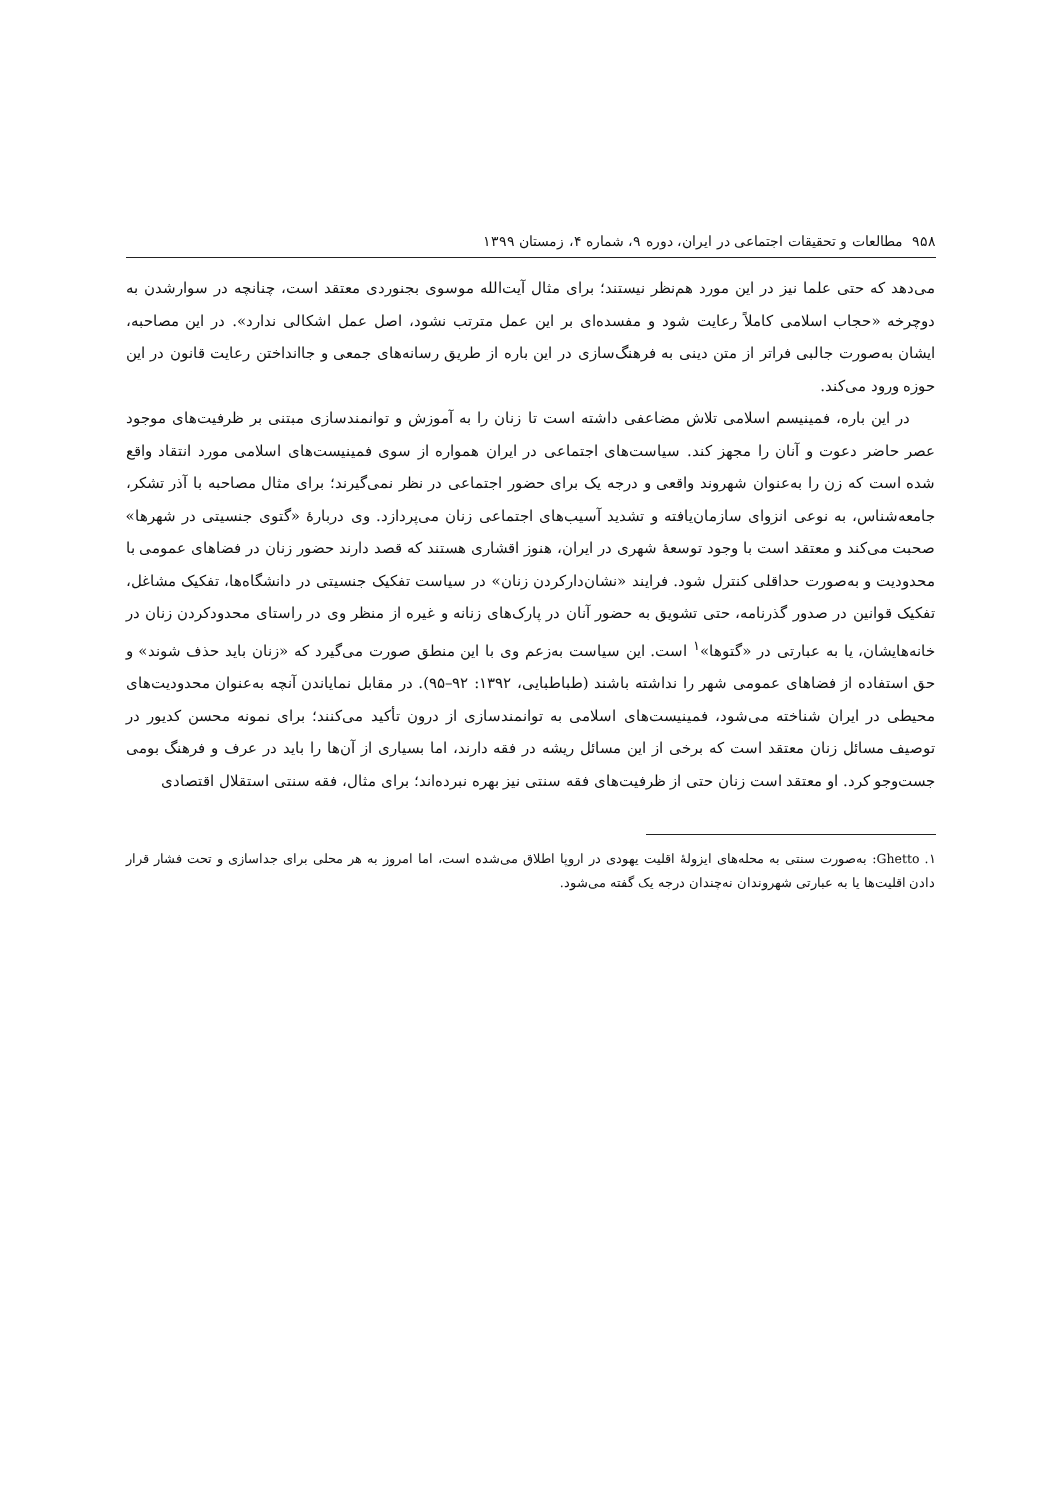۹۵۸ مطالعات و تحقیقات اجتماعی در ایران، دوره ۹، شماره ۴، زمستان ۱۳۹۹
می‌دهد که حتی علما نیز در این مورد هم‌نظر نیستند؛ برای مثال آیت‌الله موسوی بجنوردی معتقد است، چنانچه در سوارشدن به دوچرخه «حجاب اسلامی کاملاً رعایت شود و مفسده‌ای بر این عمل مترتب نشود، اصل عمل اشکالی ندارد». در این مصاحبه، ایشان به‌صورت جالبی فراتر از متن دینی به فرهنگ‌سازی در این باره از طریق رسانه‌های جمعی و جاانداختن رعایت قانون در این حوزه ورود می‌کند.
در این باره، فمینیسم اسلامی تلاش مضاعفی داشته است تا زنان را به آموزش و توانمندسازی مبتنی بر ظرفیت‌های موجود عصر حاضر دعوت و آنان را مجهز کند. سیاست‌های اجتماعی در ایران همواره از سوی فمینیست‌های اسلامی مورد انتقاد واقع شده است که زن را به‌عنوان شهروند واقعی و درجه یک برای حضور اجتماعی در نظر نمی‌گیرند؛ برای مثال مصاحبه با آذر تشکر، جامعه‌شناس، به نوعی انزوای سازمان‌یافته و تشدید آسیب‌های اجتماعی زنان می‌پردازد. وی دربارهٔ «گتوی جنسیتی در شهرها» صحبت می‌کند و معتقد است با وجود توسعهٔ شهری در ایران، هنوز اقشاری هستند که قصد دارند حضور زنان در فضاهای عمومی با محدودیت و به‌صورت حداقلی کنترل شود. فرایند «نشان‌دارکردن زنان» در سیاست تفکیک جنسیتی در دانشگاه‌ها، تفکیک مشاغل، تفکیک قوانین در صدور گذرنامه، حتی تشویق به حضور آنان در پارک‌های زنانه و غیره از منظر وی در راستای محدودکردن زنان در خانه‌هایشان، یا به عبارتی در «گتوها»<sup>۱</sup> است. این سیاست به‌زعم وی با این منطق صورت می‌گیرد که «زنان باید حذف شوند» و حق استفاده از فضاهای عمومی شهر را نداشته باشند (طباطبایی، ۱۳۹۲: ۹۲–۹۵). در مقابل نمایاندن آنچه به‌عنوان محدودیت‌های محیطی در ایران شناخته می‌شود، فمینیست‌های اسلامی به توانمندسازی از درون تأکید می‌کنند؛ برای نمونه محسن کدیور در توصیف مسائل زنان معتقد است که برخی از این مسائل ریشه در فقه دارند، اما بسیاری از آن‌ها را باید در عرف و فرهنگ بومی جست‌وجو کرد. او معتقد است زنان حتی از ظرفیت‌های فقه سنتی نیز بهره نبرده‌اند؛ برای مثال، فقه سنتی استقلال اقتصادی
۱. Ghetto: به‌صورت سنتی به محله‌های ایزولهٔ اقلیت یهودی در اروپا اطلاق می‌شده است، اما امروز به هر محلی برای جداسازی و تحت فشار قرار دادن اقلیت‌ها یا به عبارتی شهروندان نه‌چندان درجه یک گفته می‌شود.